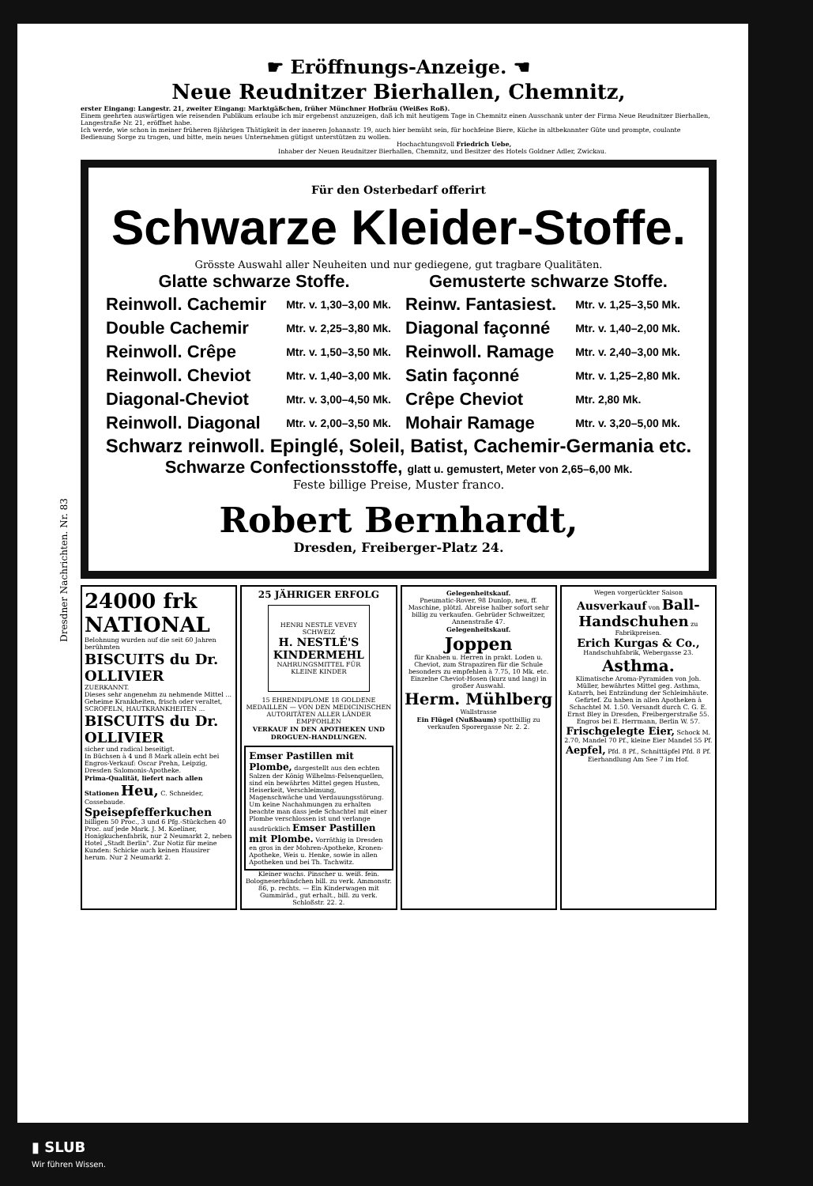Dresdner Nachrichten. Nr. 83
☛ Eröffnungs-Anzeige. ☚
Neue Reudnitzer Bierhallen, Chemnitz,
erster Eingang: Langestr. 21, zweiter Eingang: Marktgäßchen, früher Münchner Hofbräu (Weißes Roß).
Einem geehrten auswärtigen wie reisenden Publikum erlaube ich mir ergebenst anzuzeigen, daß ich mit heutigem Tage in Chemnitz einen Ausschank unter der Firma Neue Reudnitzer Bierhallen, Langestraße Nr. 21, eröffnet habe.
Ich werde, wie schon in meiner früheren 8jährigen Thätigkeit in der inneren Johannstr. 19, auch hier bemüht sein, für hochfeine Biere, Küche in altbekannter Güte und prompte, coulante Bedienung Sorge zu tragen, und bitte, mein neues Unternehmen gütigst unterstützen zu wollen.
Hochachtungsvoll Friedrich Uebe,
Inhaber der Neuen Reudnitzer Bierhallen, Chemnitz, und Besitzer des Hotels Goldner Adler, Zwickau.
Für den Osterbedarf offerirt
Schwarze Kleider-Stoffe.
Grösste Auswahl aller Neuheiten und nur gediegene, gut tragbare Qualitäten.
| Glatte schwarze Stoffe. | | Gemusterte schwarze Stoffe. | |
| --- | --- | --- | --- |
| Reinwoll. Cachemir | Mtr. v. 1,30–3,00 Mk. | Reinw. Fantasiest. | Mtr. v. 1,25–3,50 Mk. |
| Double Cachemir | Mtr. v. 2,25–3,80 Mk. | Diagonal façonné | Mtr. v. 1,40–2,00 Mk. |
| Reinwoll. Crêpe | Mtr. v. 1,50–3,50 Mk. | Reinwoll. Ramage | Mtr. v. 2,40–3,00 Mk. |
| Reinwoll. Cheviot | Mtr. v. 1,40–3,00 Mk. | Satin façonné | Mtr. v. 1,25–2,80 Mk. |
| Diagonal-Cheviot | Mtr. v. 3,00–4,50 Mk. | Crêpe Cheviot | Mtr. 2,80 Mk. |
| Reinwoll. Diagonal | Mtr. v. 2,00–3,50 Mk. | Mohair Ramage | Mtr. v. 3,20–5,00 Mk. |
Schwarz reinwoll. Epinglé, Soleil, Batist, Cachemir-Germania etc.
Schwarze Confectionsstoffe, glatt u. gemustert, Meter von 2,65–6,00 Mk.
Feste billige Preise, Muster franco.
Robert Bernhardt,
Dresden, Freiberger-Platz 24.
24000 frk NATIONAL
Belohnung wurden auf die seit 60 Jahren berühmten
BISCUITS du Dr. OLLIVIER
ZUERKANNT.
Dieses sehr angenehm zu nehmende Mittel ... Geheime Krankheiten, frisch oder veraltet, SCROFELN, HAUTKRANKHEITEN ...
BISCUITS du Dr. OLLIVIER
sicher und radical beseitigt.
In Büchsen à 4 und 8 Mark allein echt bei Engros-Verkauf: Oscar Prehn, Leipzig, Dresden Salomonis-Apotheke.
Prima-Qualität, liefert nach allen Stationen Heu, C. Schneider, Cossebaude.
Speisepfefferkuchen
billigen 50 Proc., 3 und 6 Pfg.-Stückchen 40 Proc. auf jede Mark. J. M. Koeliner, Honigkuchenfabrik, nur 2 Neumarkt 2, neben Hotel „Stadt Berlin". Zur Notiz für meine Kunden: Schicke auch keinen Hausirer herum. Nur 2 Neumarkt 2.
25 JÄHRIGER ERFOLG
HENRI NESTLE VEVEY SCHWEIZ
H. NESTLÉ'S KINDERMEHL
NAHRUNGSMITTEL FÜR KLEINE KINDER
15 EHRENDIPLOME 18 GOLDENE MEDAILLEN — VON DEN MEDICINISCHEN AUTORITÄTEN ALLER LÄNDER EMPFOHLEN
VERKAUF IN DEN APOTHEKEN UND DROGUEN-HANDLUNGEN.
Emser Pastillen mit Plombe, dargestellt aus den echten Salzen der König Wilhelms-Felsenquellen, sind ein bewährtes Mittel gegen Husten, Heiserkeit, Verschleimung, Magenschwäche und Verdauungsstörung. Um keine Nachahmungen zu erhalten beachte man dass jede Schachtel mit einer Plombe verschlossen ist und verlange ausdrücklich Emser Pastillen mit Plombe. Vorräthig in Dresden en gros in der Mohren-Apotheke, Kronen-Apotheke, Weis u. Henke, sowie in allen Apotheken und bei Th. Tachwitz.
Kleiner wachs. Pinscher u. weiß. fein. Bologneserhündchen bill. zu verk. Ammonstr. 86, p. rechts. — Ein Kinderwagen mit Gummiräd., gut erhalt., bill. zu verk. Schloßstr. 22. 2.
Gelegenheitskauf.
Pneumatic-Rover, 98 Dunlop, neu, ff. Maschine, plötzl. Abreise halber sofort sehr billig zu verkaufen. Gebrüder Schweitzer, Annenstraße 47.
Gelegenheitskauf.
Joppen
für Knaben u. Herren in prakt. Loden u. Cheviot, zum Strapaziren für die Schule besonders zu empfehlen à 7.75, 10 Mk. etc. Einzelne Cheviot-Hosen (kurz und lang) in großer Auswahl.
Herm. Mühlberg
Wallstrasse
Ein Flügel (Nußbaum) spottbillig zu verkaufen Sporergasse Nr. 2. 2.
Wegen vorgerückter Saison Ausverkauf von Ball-Handschuhen zu Fabrikpreisen.
Erich Kurgas & Co., Handschuhfabrik, Webergasse 23.
Asthma.
Klimatische Aroma-Pyramiden von Joh. Müller, bewährtes Mittel geg. Asthma, Katarrh, bei Entzündung der Schleimhäute. Gefirtef. Zu haben in allen Apotheken à Schachtel M. 1.50. Versandt durch C. G. E. Ernst Bley in Dresden, Freibergerstraße 55. Engros bei E. Herrmann, Berlin W. 57.
Frischgelegte Eier, Schock M. 2.70, Mandel 70 Pf., kleine Eier Mandel 55 Pf. Aepfel, Pfd. 8 Pf., Schnittäpfel Pfd. 8 Pf. Eierhandlung Am See 7 im Hof.
▮ SLUB
Wir führen Wissen.